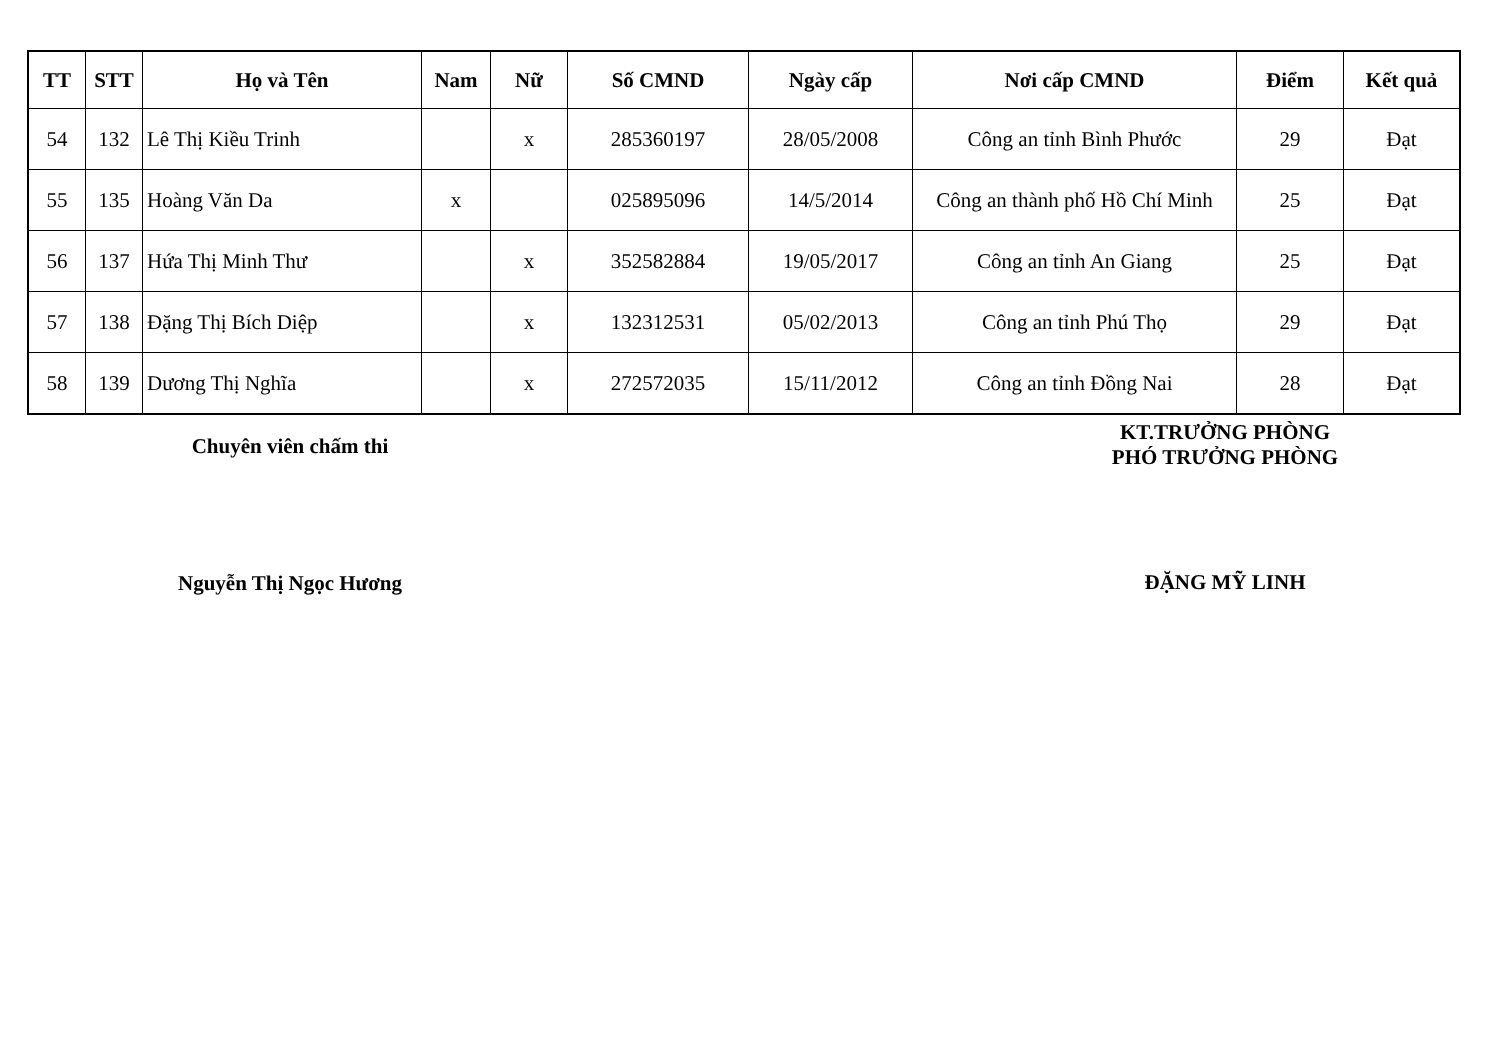| TT | STT | Họ và Tên | Nam | Nữ | Số CMND | Ngày cấp | Nơi cấp CMND | Điểm | Kết quả |
| --- | --- | --- | --- | --- | --- | --- | --- | --- | --- |
| 54 | 132 | Lê Thị Kiều Trinh | | x | 285360197 | 28/05/2008 | Công an tỉnh Bình Phước | 29 | Đạt |
| 55 | 135 | Hoàng Văn Da | x | | 025895096 | 14/5/2014 | Công an thành phố Hồ Chí Minh | 25 | Đạt |
| 56 | 137 | Hứa Thị Minh Thư | | x | 352582884 | 19/05/2017 | Công an tỉnh An Giang | 25 | Đạt |
| 57 | 138 | Đặng Thị Bích Diệp | | x | 132312531 | 05/02/2013 | Công an tỉnh Phú Thọ | 29 | Đạt |
| 58 | 139 | Dương Thị Nghĩa | | x | 272572035 | 15/11/2012 | Công an tỉnh Đồng Nai | 28 | Đạt |
Chuyên viên chấm thi
Nguyễn Thị Ngọc Hương
KT.TRƯỞNG PHÒNG
PHÓ TRƯỞNG PHÒNG
ĐẶNG MỸ LINH